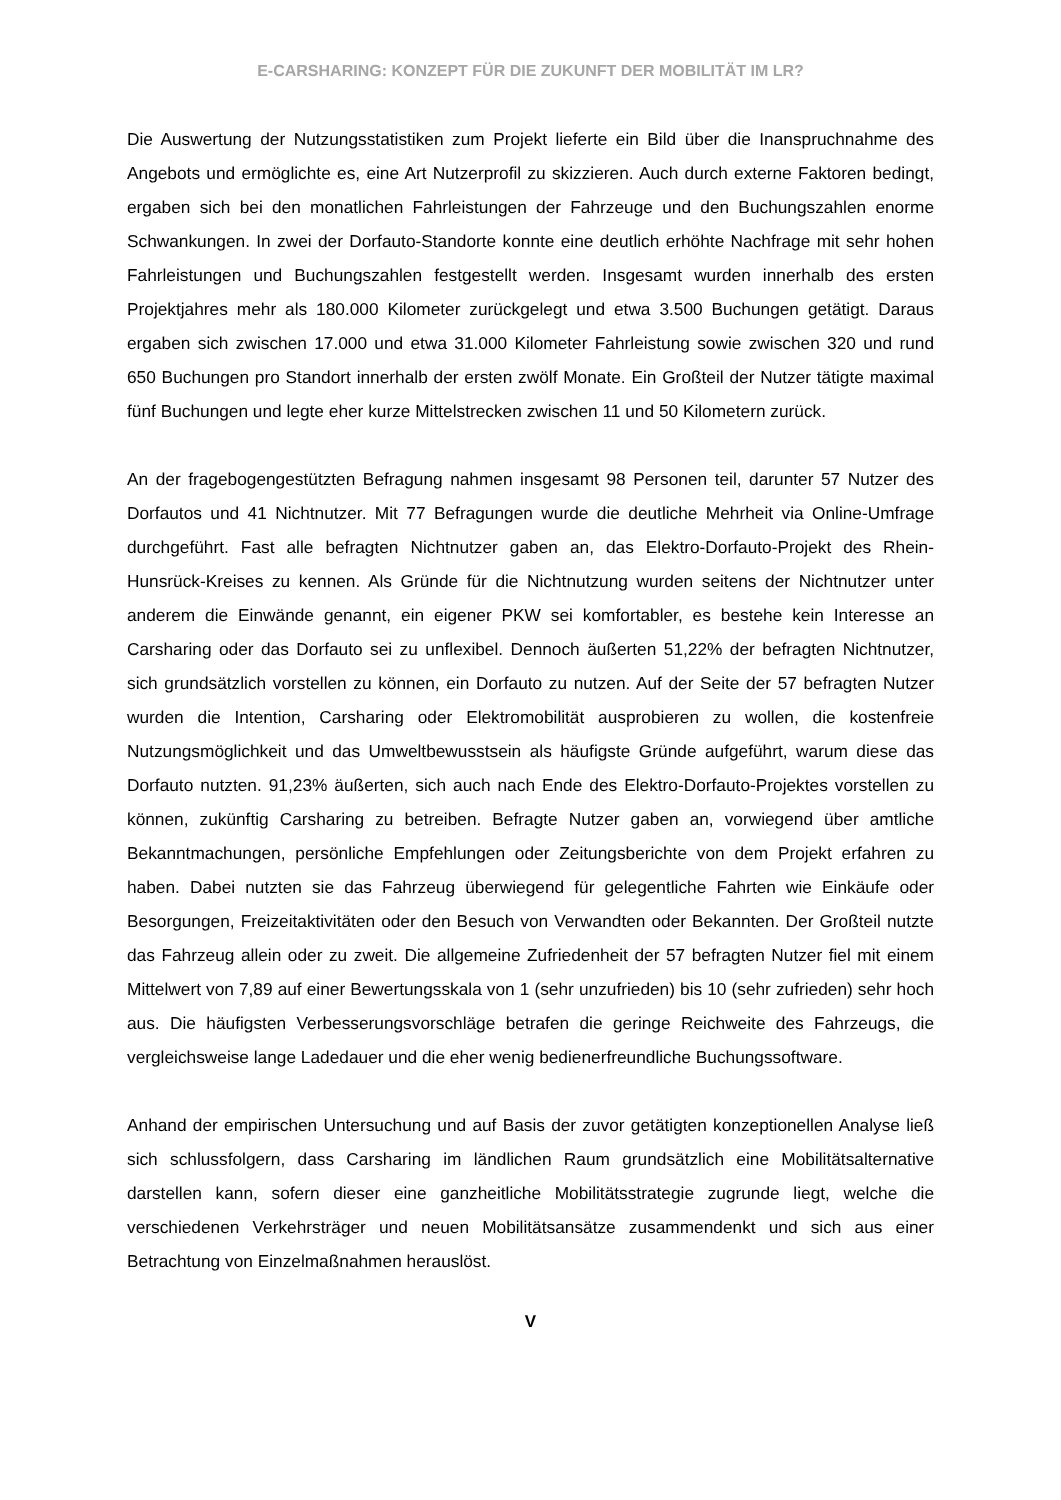E-CARSHARING: KONZEPT FÜR DIE ZUKUNFT DER MOBILITÄT IM LR?
Die Auswertung der Nutzungsstatistiken zum Projekt lieferte ein Bild über die Inanspruchnahme des Angebots und ermöglichte es, eine Art Nutzerprofil zu skizzieren. Auch durch externe Faktoren bedingt, ergaben sich bei den monatlichen Fahrleistungen der Fahrzeuge und den Buchungszahlen enorme Schwankungen. In zwei der Dorfauto-Standorte konnte eine deutlich erhöhte Nachfrage mit sehr hohen Fahrleistungen und Buchungszahlen festgestellt werden. Insgesamt wurden innerhalb des ersten Projektjahres mehr als 180.000 Kilometer zurückgelegt und etwa 3.500 Buchungen getätigt. Daraus ergaben sich zwischen 17.000 und etwa 31.000 Kilometer Fahrleistung sowie zwischen 320 und rund 650 Buchungen pro Standort innerhalb der ersten zwölf Monate. Ein Großteil der Nutzer tätigte maximal fünf Buchungen und legte eher kurze Mittelstrecken zwischen 11 und 50 Kilometern zurück.
An der fragebogengestützten Befragung nahmen insgesamt 98 Personen teil, darunter 57 Nutzer des Dorfautos und 41 Nichtnutzer. Mit 77 Befragungen wurde die deutliche Mehrheit via Online-Umfrage durchgeführt. Fast alle befragten Nichtnutzer gaben an, das Elektro-Dorfauto-Projekt des Rhein-Hunsrück-Kreises zu kennen. Als Gründe für die Nichtnutzung wurden seitens der Nichtnutzer unter anderem die Einwände genannt, ein eigener PKW sei komfortabler, es bestehe kein Interesse an Carsharing oder das Dorfauto sei zu unflexibel. Dennoch äußerten 51,22% der befragten Nichtnutzer, sich grundsätzlich vorstellen zu können, ein Dorfauto zu nutzen. Auf der Seite der 57 befragten Nutzer wurden die Intention, Carsharing oder Elektromobilität ausprobieren zu wollen, die kostenfreie Nutzungsmöglichkeit und das Umweltbewusstsein als häufigste Gründe aufgeführt, warum diese das Dorfauto nutzten. 91,23% äußerten, sich auch nach Ende des Elektro-Dorfauto-Projektes vorstellen zu können, zukünftig Carsharing zu betreiben. Befragte Nutzer gaben an, vorwiegend über amtliche Bekanntmachungen, persönliche Empfehlungen oder Zeitungsberichte von dem Projekt erfahren zu haben. Dabei nutzten sie das Fahrzeug überwiegend für gelegentliche Fahrten wie Einkäufe oder Besorgungen, Freizeitaktivitäten oder den Besuch von Verwandten oder Bekannten. Der Großteil nutzte das Fahrzeug allein oder zu zweit. Die allgemeine Zufriedenheit der 57 befragten Nutzer fiel mit einem Mittelwert von 7,89 auf einer Bewertungsskala von 1 (sehr unzufrieden) bis 10 (sehr zufrieden) sehr hoch aus. Die häufigsten Verbesserungsvorschläge betrafen die geringe Reichweite des Fahrzeugs, die vergleichsweise lange Ladedauer und die eher wenig bedienerfreundliche Buchungssoftware.
Anhand der empirischen Untersuchung und auf Basis der zuvor getätigten konzeptionellen Analyse ließ sich schlussfolgern, dass Carsharing im ländlichen Raum grundsätzlich eine Mobilitätsalternative darstellen kann, sofern dieser eine ganzheitliche Mobilitätsstrategie zugrunde liegt, welche die verschiedenen Verkehrsträger und neuen Mobilitätsansätze zusammendenkt und sich aus einer Betrachtung von Einzelmaßnahmen herauslöst.
V